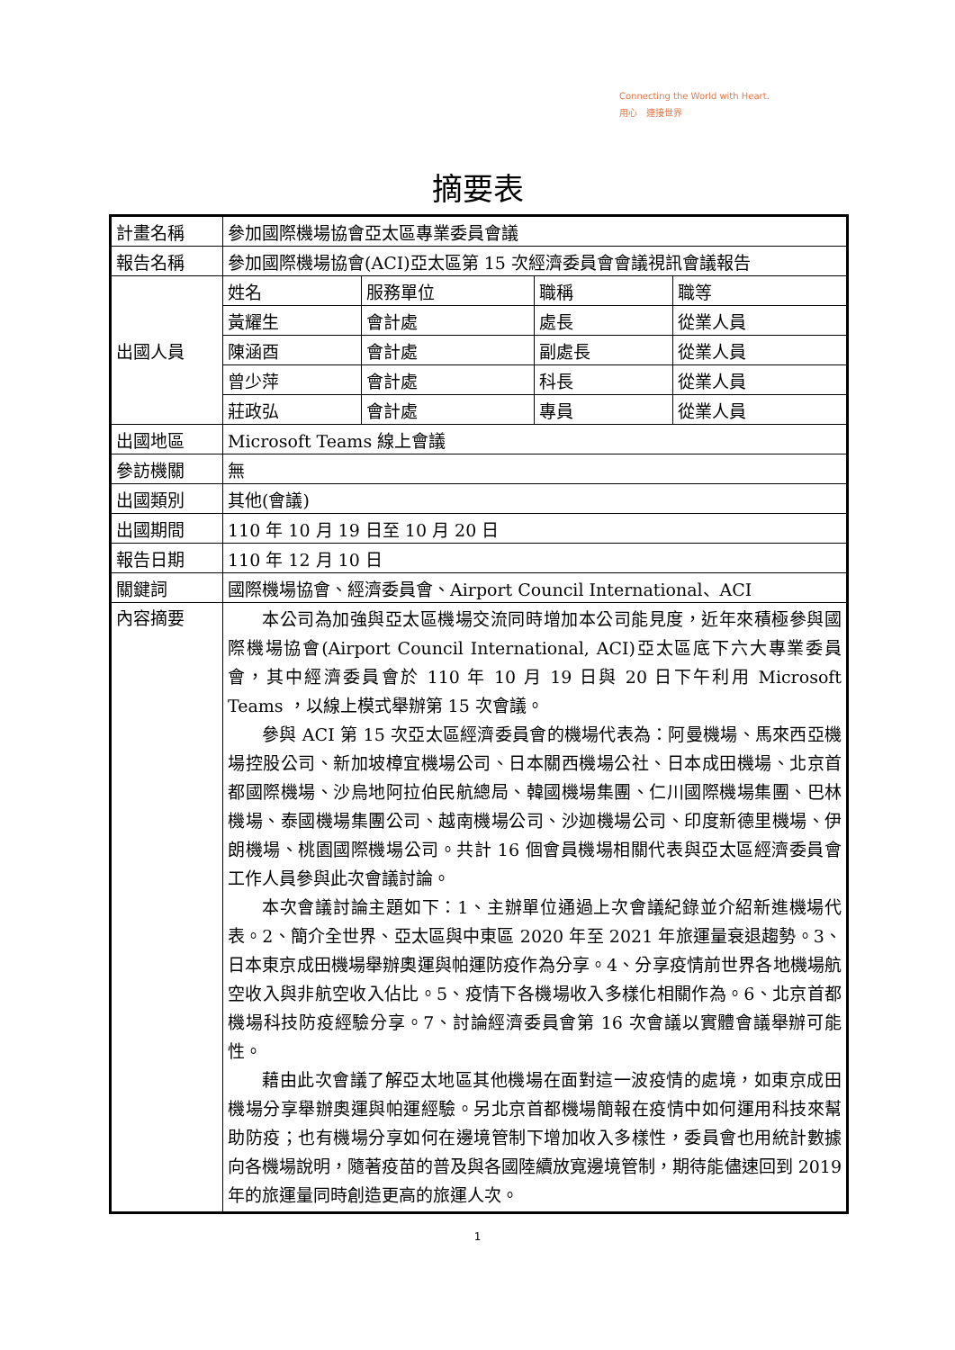Connecting the World with Heart.
用心　連接世界
摘要表
| 計畫名稱 | 參加國際機場協會亞太區專業委員會議 | | | |
| 報告名稱 | 參加國際機場協會(ACI)亞太區第 15 次經濟委員會會議視訊會議報告 | | | |
| 出國人員 | 姓名 | 服務單位 | 職稱 | 職等 |
| | 黃耀生 | 會計處 | 處長 | 從業人員 |
| | 陳涵酉 | 會計處 | 副處長 | 從業人員 |
| | 曾少萍 | 會計處 | 科長 | 從業人員 |
| | 莊政弘 | 會計處 | 專員 | 從業人員 |
| 出國地區 | Microsoft Teams 線上會議 | | | |
| 參訪機關 | 無 | | | |
| 出國類別 | 其他(會議) | | | |
| 出國期間 | 110 年 10 月 19 日至 10 月 20 日 | | | |
| 報告日期 | 110 年 12 月 10 日 | | | |
| 關鍵詞 | 國際機場協會、經濟委員會、Airport Council International、ACI | | | |
| 內容摘要 | 本公司為加強與亞太區機場交流同時增加本公司能見度，近年來積極參與國際機場協會(Airport Council International, ACI)亞太區底下六大專業委員會，其中經濟委員會於 110 年 10 月 19 日與 20 日下午利用 Microsoft Teams ，以線上模式舉辦第 15 次會議。 參與 ACI 第 15 次亞太區經濟委員會的機場代表為：阿曼機場、馬來西亞機場控股公司、新加坡樟宜機場公司、日本關西機場公社、日本成田機場、北京首都國際機場、沙烏地阿拉伯民航總局、韓國機場集團、仁川國際機場集團、巴林機場、泰國機場集團公司、越南機場公司、沙迦機場公司、印度新德里機場、伊朗機場、桃園國際機場公司。共計 16 個會員機場相關代表與亞太區經濟委員會工作人員參與此次會議討論。 本次會議討論主題如下：1、主辦單位通過上次會議紀錄並介紹新進機場代表。2、簡介全世界、亞太區與中東區 2020 年至 2021 年旅運量衰退趨勢。3、日本東京成田機場舉辦奧運與帕運防疫作為分享。4、分享疫情前世界各地機場航空收入與非航空收入佔比。5、疫情下各機場收入多樣化相關作為。6、北京首都機場科技防疫經驗分享。7、討論經濟委員會第 16 次會議以實體會議舉辦可能性。 藉由此次會議了解亞太地區其他機場在面對這一波疫情的處境，如東京成田機場分享舉辦奧運與帕運經驗。另北京首都機場簡報在疫情中如何運用科技來幫助防疫；也有機場分享如何在邊境管制下增加收入多樣性，委員會也用統計數據向各機場說明，隨著疫苗的普及與各國陸續放寬邊境管制，期待能儘速回到 2019 年的旅運量同時創造更高的旅運人次。 | | | |
1